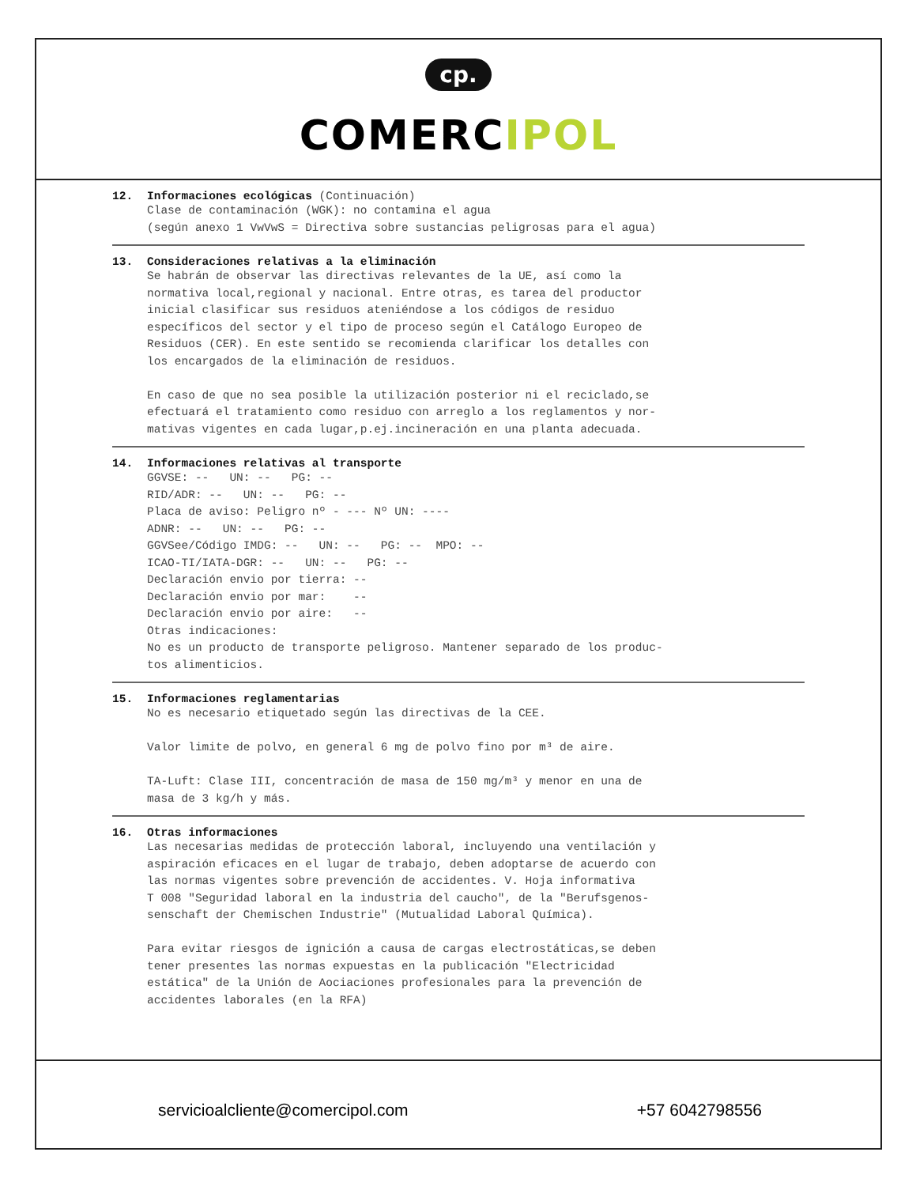cp.
COMERCIPOL
12. Informaciones ecológicas (Continuación)
Clase de contaminación (WGK): no contamina el agua (según anexo 1 VwVwS = Directiva sobre sustancias peligrosas para el agua)
13. Consideraciones relativas a la eliminación
Se habrán de observar las directivas relevantes de la UE, así como la normativa local,regional y nacional. Entre otras, es tarea del productor inicial clasificar sus residuos ateniéndose a los códigos de residuo específicos del sector y el tipo de proceso según el Catálogo Europeo de Residuos (CER). En este sentido se recomienda clarificar los detalles con los encargados de la eliminación de residuos. En caso de que no sea posible la utilización posterior ni el reciclado,se efectuará el tratamiento como residuo con arreglo a los reglamentos y nor- mativas vigentes en cada lugar,p.ej.incineración en una planta adecuada.
14. Informaciones relativas al transporte
GGVSE: -- UN: -- PG: -- RID/ADR: -- UN: -- PG: -- Placa de aviso: Peligro nº - --- Nº UN: ---- ADNR: -- UN: -- PG: -- GGVSee/Código IMDG: -- UN: -- PG: -- MPO: -- ICAO-TI/IATA-DGR: -- UN: -- PG: -- Declaración envio por tierra: -- Declaración envio por mar: -- Declaración envio por aire: -- Otras indicaciones: No es un producto de transporte peligroso. Mantener separado de los produc- tos alimenticios.
15. Informaciones reglamentarias
No es necesario etiquetado según las directivas de la CEE. Valor limite de polvo, en general 6 mg de polvo fino por m³ de aire. TA-Luft: Clase III, concentración de masa de 150 mg/m³ y menor en una de masa de 3 kg/h y más.
16. Otras informaciones
Las necesarias medidas de protección laboral, incluyendo una ventilación y aspiración eficaces en el lugar de trabajo, deben adoptarse de acuerdo con las normas vigentes sobre prevención de accidentes. V. Hoja informativa T 008 "Seguridad laboral en la industria del caucho", de la "Berufsgenos- senschaft der Chemischen Industrie" (Mutualidad Laboral Química). Para evitar riesgos de ignición a causa de cargas electrostáticas,se deben tener presentes las normas expuestas en la publicación "Electricidad estática" de la Unión de Aociaciones profesionales para la prevención de accidentes laborales (en la RFA)
servicioalcliente@comercipol.com +57 6042798556